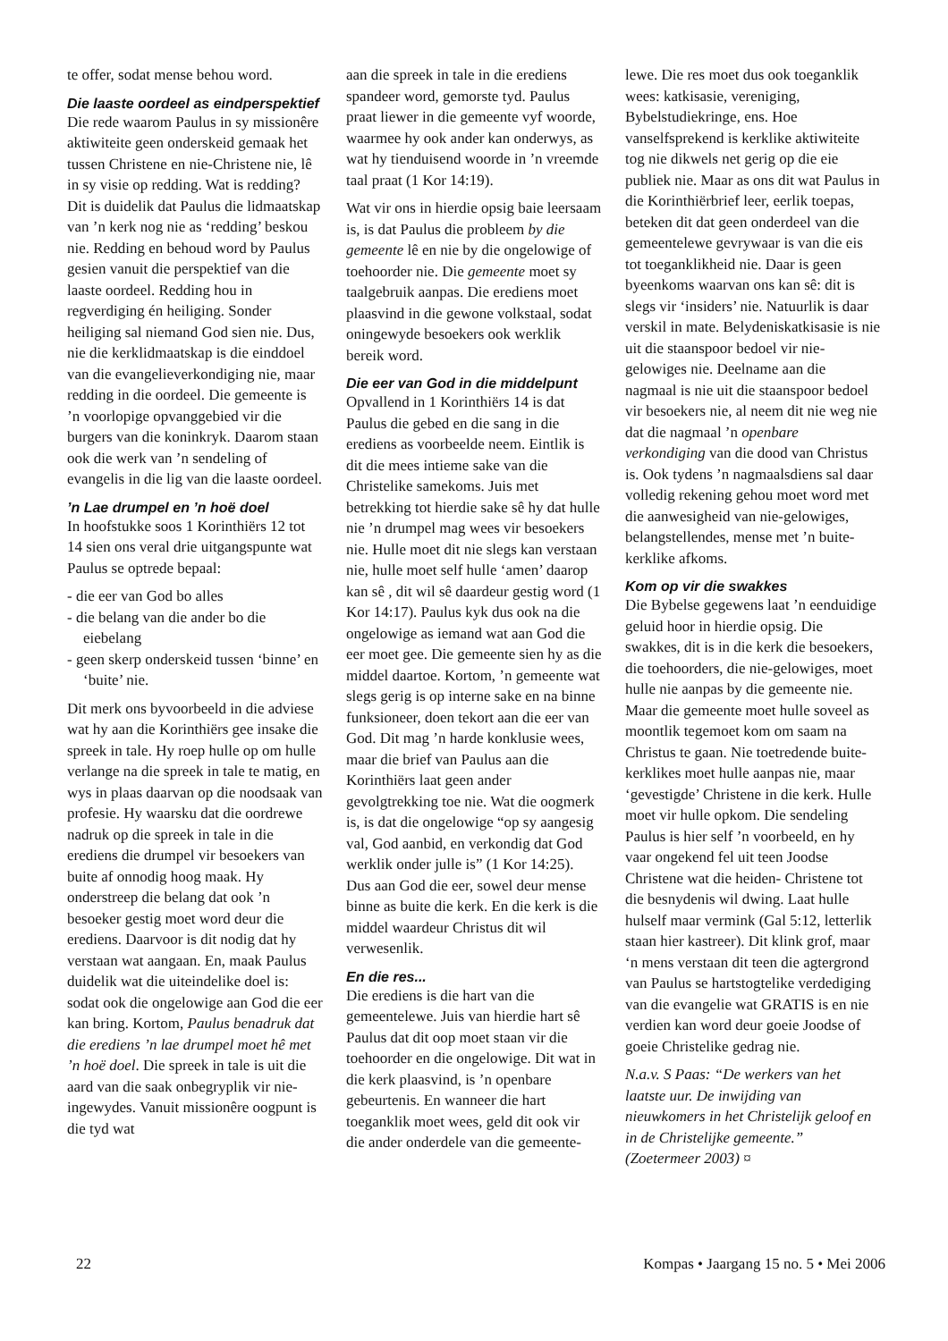te offer, sodat mense behou word.
Die laaste oordeel as eindperspektief
Die rede waarom Paulus in sy missionêre aktiwiteite geen onderskeid gemaak het tussen Christene en nie-Christene nie, lê in sy visie op redding. Wat is redding? Dit is duidelik dat Paulus die lidmaatskap van ’n kerk nog nie as ‘redding’ beskou nie. Redding en behoud word by Paulus gesien vanuit die perspektief van die laaste oordeel. Redding hou in regverdiging én heiliging. Sonder heiliging sal niemand God sien nie. Dus, nie die kerklidmaatskap is die einddoel van die evangelieverkondiging nie, maar redding in die oordeel. Die gemeente is ’n voorlopige opvanggebied vir die burgers van die koninkryk. Daarom staan ook die werk van ’n sendeling of evangelis in die lig van die laaste oordeel.
’n Lae drumpel en ’n hoë doel
In hoofstukke soos 1 Korinthiërs 12 tot 14 sien ons veral drie uitgangspunte wat Paulus se optrede bepaal:
- die eer van God bo alles
- die belang van die ander bo die eiebelang
- geen skerp onderskeid tussen ‘binne’ en ‘buite’ nie.
Dit merk ons byvoorbeeld in die adviese wat hy aan die Korinthiërs gee insake die spreek in tale. Hy roep hulle op om hulle verlange na die spreek in tale te matig, en wys in plaas daarvan op die noodsaak van profesie. Hy waarsku dat die oordrewe nadruk op die spreek in tale in die erediens die drumpel vir besoekers van buite af onnodig hoog maak. Hy onderstreep die belang dat ook ’n besoeker gestig moet word deur die erediens. Daarvoor is dit nodig dat hy verstaan wat aangaan. En, maak Paulus duidelik wat die uiteindelike doel is: sodat ook die ongelowige aan God die eer kan bring. Kortom, Paulus benadruk dat die erediens ’n lae drumpel moet hê met ’n hoë doel. Die spreek in tale is uit die aard van die saak onbegryplik vir nie-ingewydes. Vanuit missionêre oogpunt is die tyd wat
aan die spreek in tale in die erediens spandeer word, gemorste tyd. Paulus praat liewer in die gemeente vyf woorde, waarmee hy ook ander kan onderwys, as wat hy tienduisend woorde in ’n vreemde taal praat (1 Kor 14:19).
Wat vir ons in hierdie opsig baie leersaam is, is dat Paulus die probleem by die gemeente lê en nie by die ongelowige of toehoorder nie. Die gemeente moet sy taalgebruik aanpas. Die erediens moet plaasvind in die gewone volkstaal, sodat oningewyde besoekers ook werklik bereik word.
Die eer van God in die middelpunt
Opvallend in 1 Korinthiërs 14 is dat Paulus die gebed en die sang in die erediens as voorbeelde neem. Eintlik is dit die mees intieme sake van die Christelike samekoms. Juis met betrekking tot hierdie sake sê hy dat hulle nie ’n drumpel mag wees vir besoekers nie. Hulle moet dit nie slegs kan verstaan nie, hulle moet self hulle ‘amen’ daarop kan sê , dit wil sê daardeur gestig word (1 Kor 14:17). Paulus kyk dus ook na die ongelowige as iemand wat aan God die eer moet gee. Die gemeente sien hy as die middel daartoe. Kortom, ’n gemeente wat slegs gerig is op interne sake en na binne funksioneer, doen tekort aan die eer van God. Dit mag ’n harde konklusie wees, maar die brief van Paulus aan die Korinthiërs laat geen ander gevolgtrekking toe nie. Wat die oogmerk is, is dat die ongelowige “op sy aangesig val, God aanbid, en verkondig dat God werklik onder julle is” (1 Kor 14:25). Dus aan God die eer, sowel deur mense binne as buite die kerk. En die kerk is die middel waardeur Christus dit wil verwesenlik.
En die res...
Die erediens is die hart van die gemeentelewe. Juis van hierdie hart sê Paulus dat dit oop moet staan vir die toehoorder en die ongelowige. Dit wat in die kerk plaasvind, is ’n openbare gebeurtenis. En wanneer die hart toeganklik moet wees, geld dit ook vir die ander onderdele van die gemeente-
lewe. Die res moet dus ook toeganklik wees: katkisasie, vereniging, Bybelstudiekringe, ens. Hoe vanselfsprekend is kerklike aktiwiteite tog nie dikwels net gerig op die eie publiek nie. Maar as ons dit wat Paulus in die Korinthiërbrief leer, eerlik toepas, beteken dit dat geen onderdeel van die gemeentelewe gevrywaar is van die eis tot toeganklikheid nie. Daar is geen byeenkoms waarvan ons kan sê: dit is slegs vir ‘insiders’ nie. Natuurlik is daar verskil in mate. Belydeniskatkisasie is nie uit die staanspoor bedoel vir nie-gelowiges nie. Deelname aan die nagmaal is nie uit die staanspoor bedoel vir besoekers nie, al neem dit nie weg nie dat die nagmaal ’n openbare verkondiging van die dood van Christus is. Ook tydens ’n nagmaalsdiens sal daar volledig rekening gehou moet word met die aanwesigheid van nie-gelowiges, belangstellendes, mense met ’n buite-kerklike afkoms.
Kom op vir die swakkes
Die Bybelse gegewens laat ’n eenduidige geluid hoor in hierdie opsig. Die swakkes, dit is in die kerk die besoekers, die toehoorders, die nie-gelowiges, moet hulle nie aanpas by die gemeente nie. Maar die gemeente moet hulle soveel as moontlik tegemoet kom om saam na Christus te gaan. Nie toetredende buite-kerklikes moet hulle aanpas nie, maar ‘gevestigde’ Christene in die kerk. Hulle moet vir hulle opkom. Die sendeling Paulus is hier self ’n voorbeeld, en hy vaar ongekend fel uit teen Joodse Christene wat die heiden- Christene tot die besnydenis wil dwing. Laat hulle hulself maar vermink (Gal 5:12, letterlik staan hier kastreer). Dit klink grof, maar ‘n mens verstaan dit teen die agtergrond van Paulus se hartstogtelike verdediging van die evangelie wat GRATIS is en nie verdien kan word deur goeie Joodse of goeie Christelike gedrag nie.
N.a.v. S Paas: “De werkers van het laatste uur. De inwijding van nieuwkomers in het Christelijk geloof en in de Christelijke gemeente.” (Zoetermeer 2003) ¤
22 Kompas • Jaargang 15 no. 5 • Mei 2006